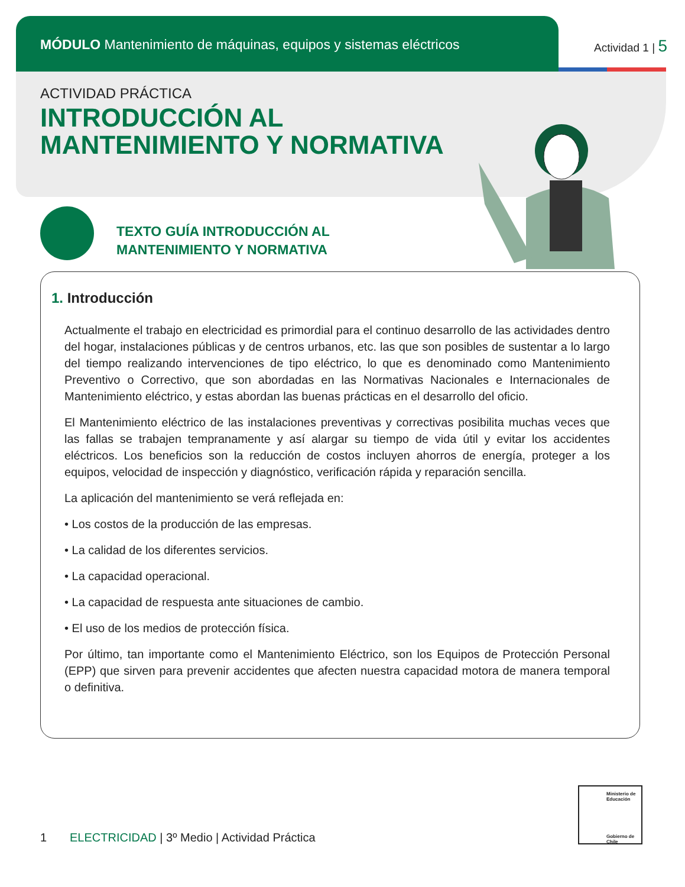MÓDULO Mantenimiento de máquinas, equipos y sistemas eléctricos
Actividad 1 | 5
ACTIVIDAD PRÁCTICA
INTRODUCCIÓN AL
MANTENIMIENTO Y NORMATIVA
TEXTO GUÍA INTRODUCCIÓN AL
MANTENIMIENTO Y NORMATIVA
1. Introducción
Actualmente el trabajo en electricidad es primordial para el continuo desarrollo de las actividades dentro del hogar, instalaciones públicas y de centros urbanos, etc. las que son posibles de sustentar a lo largo del tiempo realizando intervenciones de tipo eléctrico, lo que es denominado como Mantenimiento Preventivo o Correctivo, que son abordadas en las Normativas Nacionales e Internacionales de Mantenimiento eléctrico, y estas abordan las buenas prácticas en el desarrollo del oficio.
El Mantenimiento eléctrico de las instalaciones preventivas y correctivas posibilita muchas veces que las fallas se trabajen tempranamente y así alargar su tiempo de vida útil y evitar los accidentes eléctricos. Los beneficios son la reducción de costos incluyen ahorros de energía, proteger a los equipos, velocidad de inspección y diagnóstico, verificación rápida y reparación sencilla.
La aplicación del mantenimiento se verá reflejada en:
• Los costos de la producción de las empresas.
• La calidad de los diferentes servicios.
• La capacidad operacional.
• La capacidad de respuesta ante situaciones de cambio.
• El uso de los medios de protección física.
Por último, tan importante como el Mantenimiento Eléctrico, son los Equipos de Protección Personal (EPP) que sirven para prevenir accidentes que afecten nuestra capacidad motora de manera temporal o definitiva.
1 ELECTRICIDAD | 3º Medio | Actividad Práctica
Ministerio de Educación
Gobierno de Chile